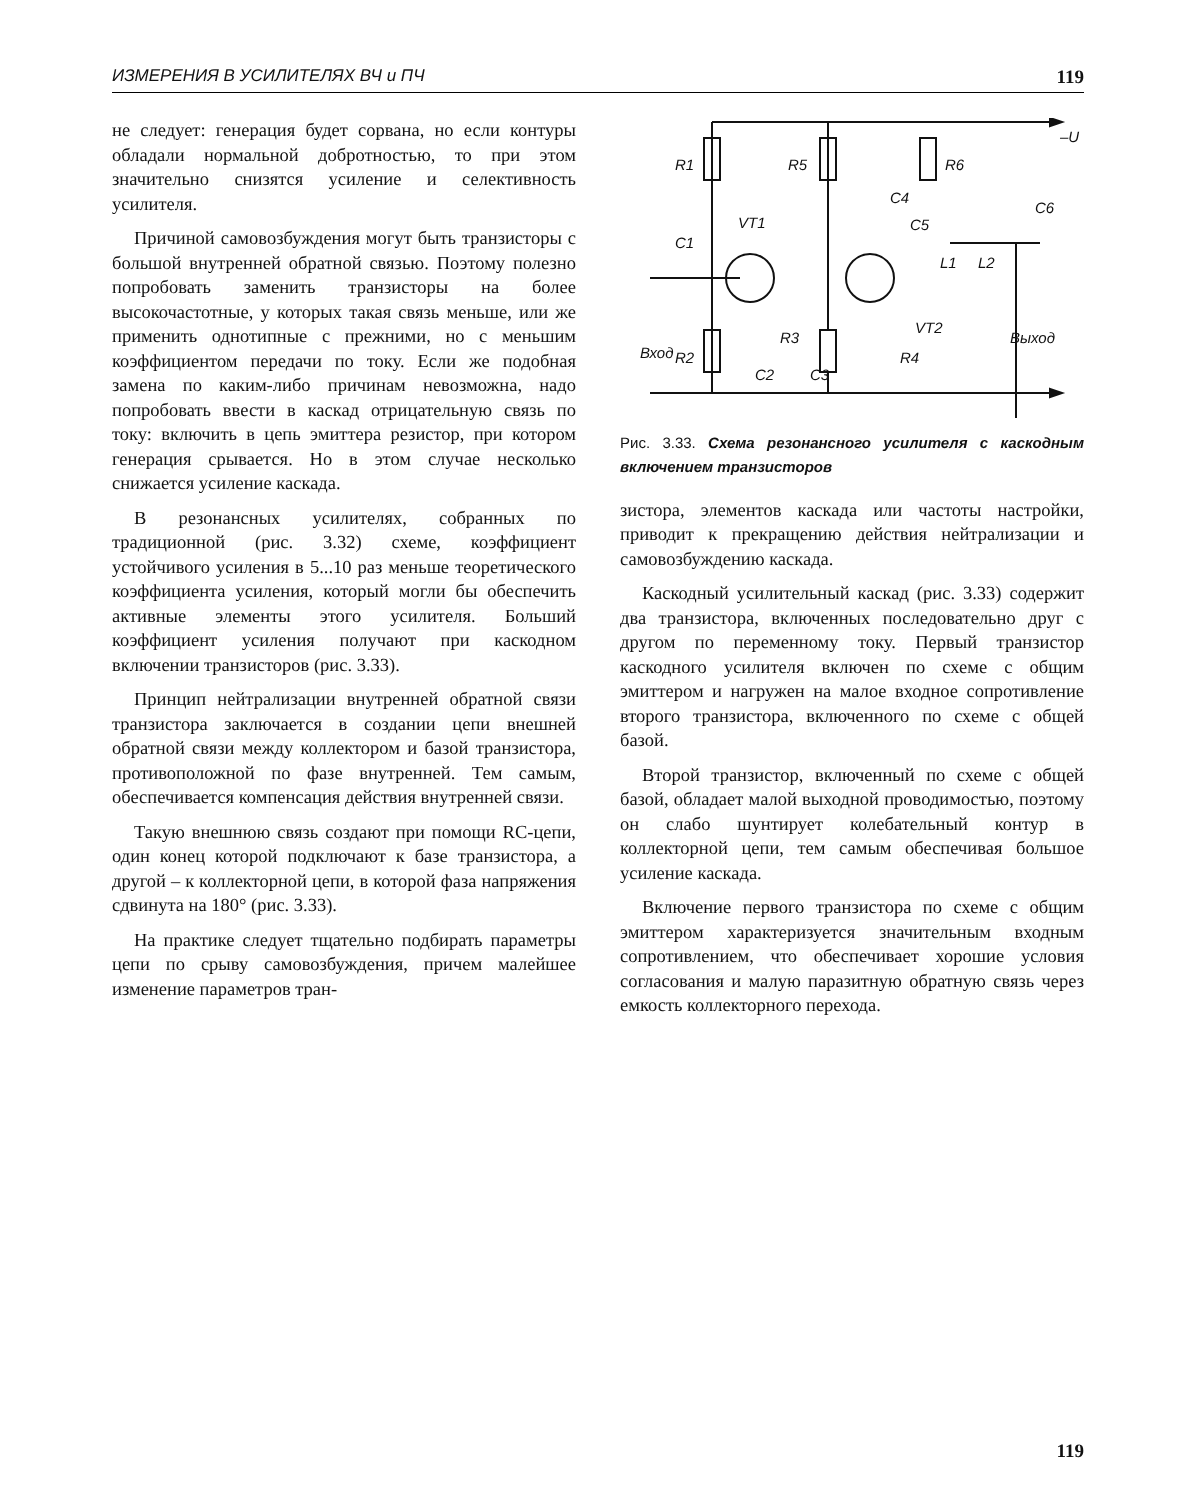ИЗМЕРЕНИЯ В УСИЛИТЕЛЯХ ВЧ и ПЧ 119
не следует: генерация будет сорвана, но если контуры обладали нормальной добротностью, то при этом значительно снизятся усиление и селективность усилителя.
Причиной самовозбуждения могут быть транзисторы с большой внутренней обратной связью. Поэтому полезно попробовать заменить транзисторы на более высокочастотные, у которых такая связь меньше, или же применить однотипные с прежними, но с меньшим коэффициентом передачи по току. Если же подобная замена по каким-либо причинам невозможна, надо попробовать ввести в каскад отрицательную связь по току: включить в цепь эмиттера резистор, при котором генерация срывается. Но в этом случае несколько снижается усиление каскада.
В резонансных усилителях, собранных по традиционной (рис. 3.32) схеме, коэффициент устойчивого усиления в 5...10 раз меньше теоретического коэффициента усиления, который могли бы обеспечить активные элементы этого усилителя. Больший коэффициент усиления получают при каскодном включении транзисторов (рис. 3.33).
Принцип нейтрализации внутренней обратной связи транзистора заключается в создании цепи внешней обратной связи между коллектором и базой транзистора, противоположной по фазе внутренней. Тем самым, обеспечивается компенсация действия внутренней связи.
Такую внешнюю связь создают при помощи RC-цепи, один конец которой подключают к базе транзистора, а другой – к коллекторной цепи, в которой фаза напряжения сдвинута на 180° (рис. 3.33).
На практике следует тщательно подбирать параметры цепи по срыву самовозбуждения, причем малейшее изменение параметров тран-
R1
R5
R6
–U
C4
C5
C6
C1
VT1
VT2
R3
R2
R4
C2
C3
L1
L2
Выход
Вход
Рис. 3.33. Схема резонансного усилителя с каскодным включением транзисторов
зистора, элементов каскада или частоты настройки, приводит к прекращению действия нейтрализации и самовозбуждению каскада.
Каскодный усилительный каскад (рис. 3.33) содержит два транзистора, включенных последовательно друг с другом по переменному току. Первый транзистор каскодного усилителя включен по схеме с общим эмиттером и нагружен на малое входное сопротивление второго транзистора, включенного по схеме с общей базой.
Второй транзистор, включенный по схеме с общей базой, обладает малой выходной проводимостью, поэтому он слабо шунтирует колебательный контур в коллекторной цепи, тем самым обеспечивая большое усиление каскада.
Включение первого транзистора по схеме с общим эмиттером характеризуется значительным входным сопротивлением, что обеспечивает хорошие условия согласования и малую паразитную обратную связь через емкость коллекторного перехода.
119